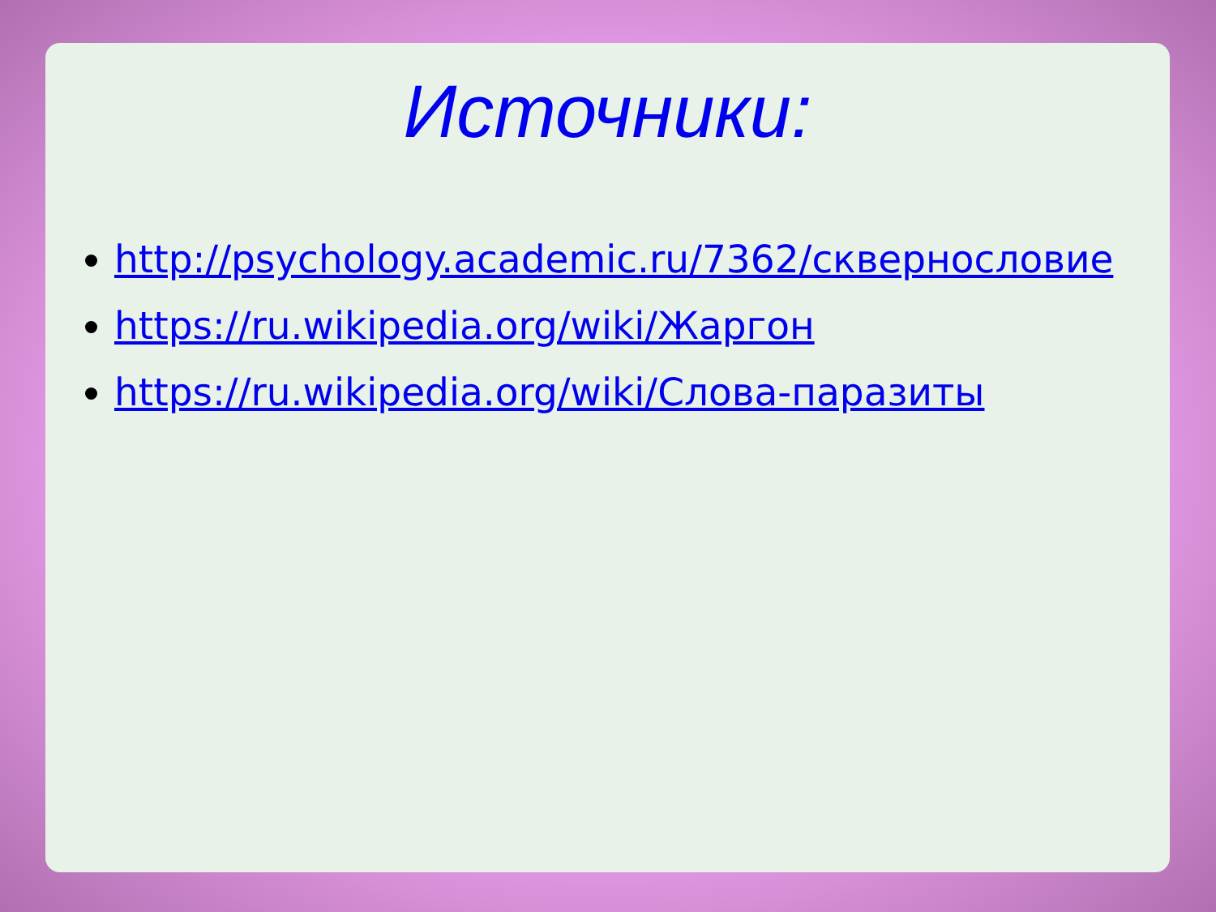Источники:
http://psychology.academic.ru/7362/сквернословие
https://ru.wikipedia.org/wiki/Жаргон
https://ru.wikipedia.org/wiki/Слова-паразиты